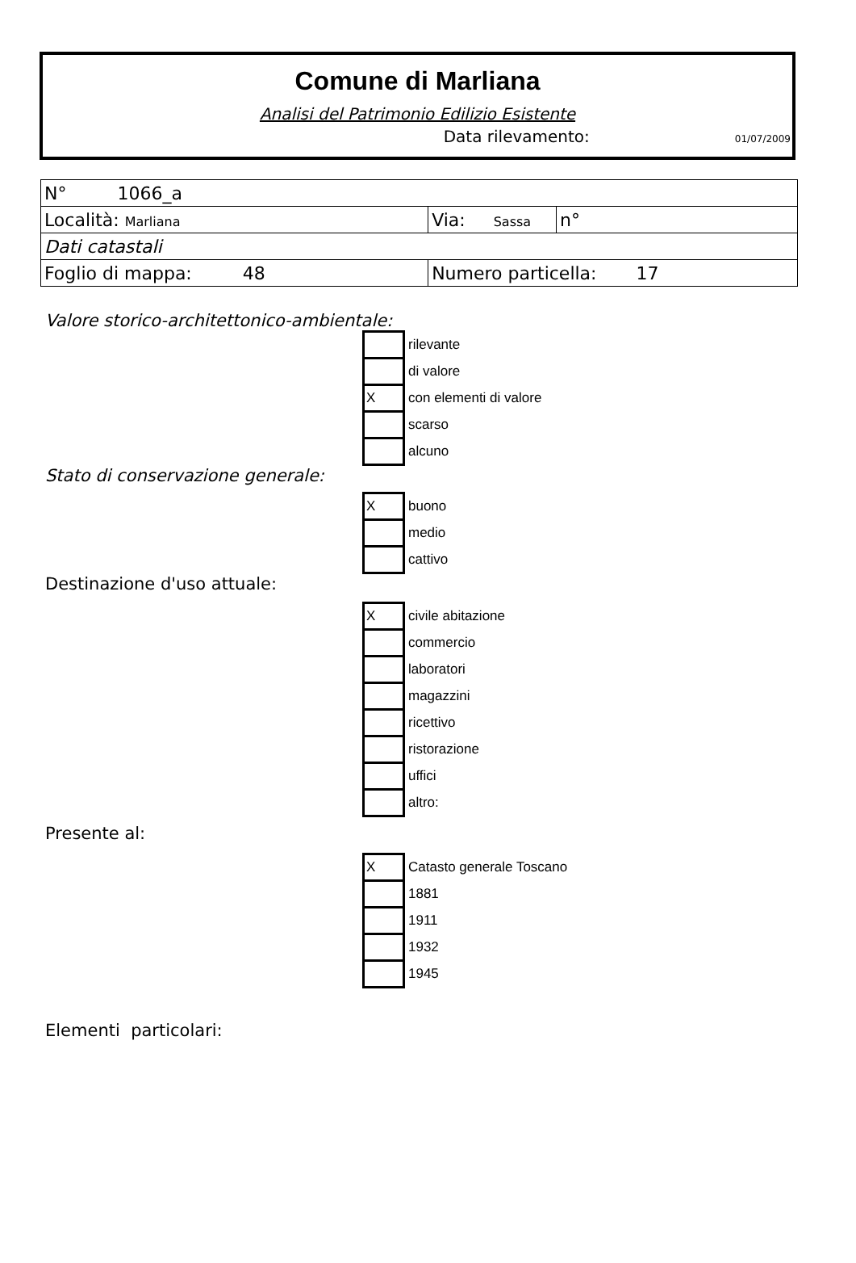Comune di Marliana
Analisi del Patrimonio Edilizio Esistente
Data rilevamento: 01/07/2009
| N° 1066_a | | |
| Località: Marliana | Via: Sassa | n° |
| Dati catastali | | |
| Foglio di mappa: 48 | Numero particella: 17 | |
Valore storico-architettonico-ambientale:
| | rilevante |
| | di valore |
| X | con elementi di valore |
| | scarso |
| | alcuno |
Stato di conservazione generale:
| X | buono |
| | medio |
| | cattivo |
Destinazione d'uso attuale:
| X | civile abitazione |
| | commercio |
| | laboratori |
| | magazzini |
| | ricettivo |
| | ristorazione |
| | uffici |
| | altro: |
Presente al:
| X | Catasto generale Toscano |
| | 1881 |
| | 1911 |
| | 1932 |
| | 1945 |
Elementi particolari: